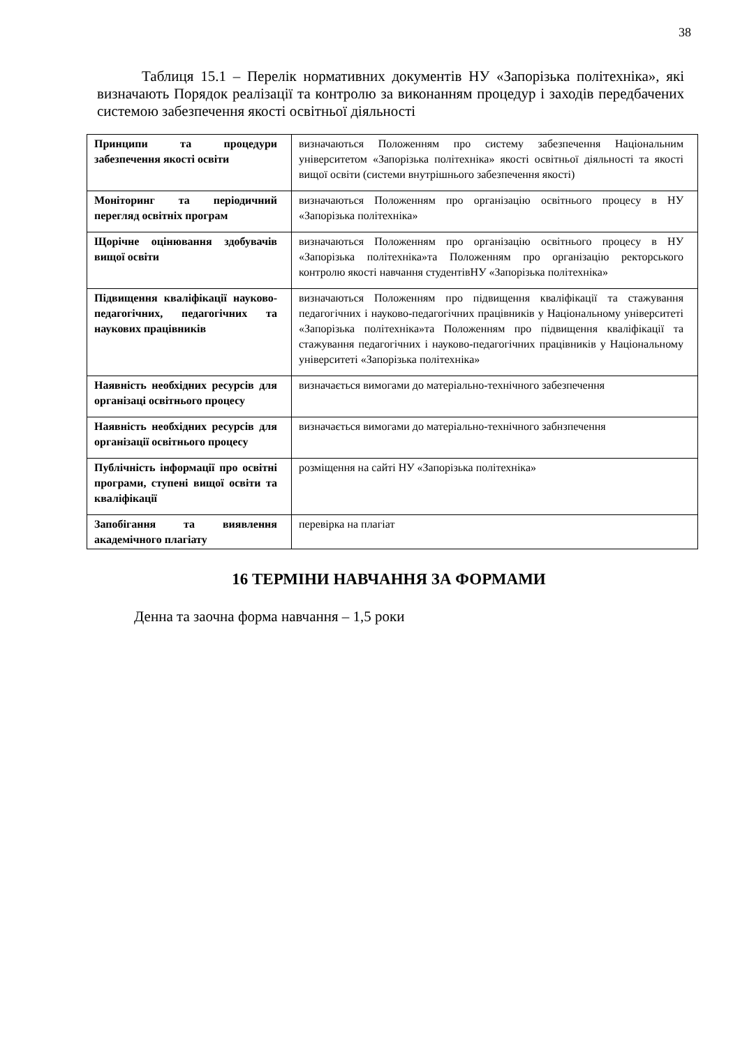38
Таблиця 15.1 – Перелік нормативних документів НУ «Запорізька політехніка», які визначають Порядок реалізації та контролю за виконанням процедур і заходів передбачених системою забезпечення якості освітньої діяльності
| Принципи та процедури забезпечення якості освіти | визначаються Положенням про систему забезпечення Національним університетом «Запорізька політехніка» якості освітньої діяльності та якості вищої освіти (системи внутрішнього забезпечення якості) |
| Моніторинг та періодичний перегляд освітніх програм | визначаються Положенням про організацію освітнього процесу в НУ «Запорізька політехніка» |
| Щорічне оцінювання здобувачів вищої освіти | визначаються Положенням про організацію освітнього процесу в НУ «Запорізька політехніка»та Положенням про організацію ректорського контролю якості навчання студентівНУ «Запорізька політехніка» |
| Підвищення кваліфікації науково-педагогічних, педагогічних та наукових працівників | визначаються Положенням про підвищення кваліфікації та стажування педагогічних і науково-педагогічних працівників у Національному університеті «Запорізька політехніка»та Положенням про підвищення кваліфікації та стажування педагогічних і науково-педагогічних працівників у Національному університеті «Запорізька політехніка» |
| Наявність необхідних ресурсів для організаці освітнього процесу | визначається вимогами до матеріально-технічного забезпечення |
| Наявність необхідних ресурсів для організації освітнього процесу | визначається вимогами до матеріально-технічного забнзпечення |
| Публічність інформації про освітні програми, ступені вищої освіти та кваліфікації | розміщення на сайті НУ «Запорізька політехніка» |
| Запобігання та виявлення академічного плагіату | перевірка на плагіат |
16 ТЕРМІНИ НАВЧАННЯ ЗА ФОРМАМИ
Денна та заочна форма навчання – 1,5 роки